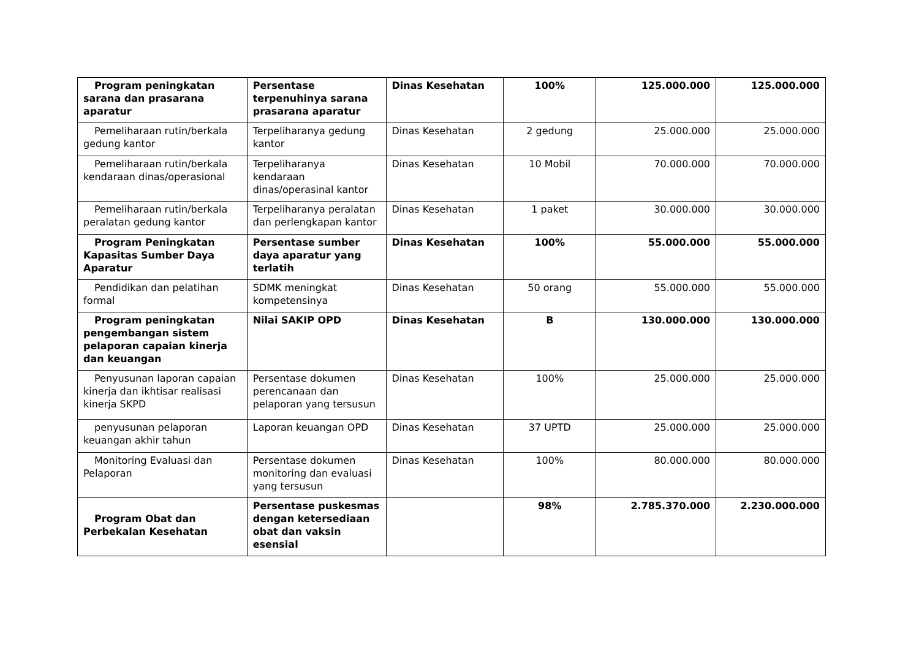| Program peningkatan sarana dan prasarana aparatur | Persentase terpenuhinya sarana prasarana aparatur | Dinas Kesehatan | 100% | 125.000.000 | 125.000.000 |
| Pemeliharaan rutin/berkala gedung kantor | Terpeliharanya gedung kantor | Dinas Kesehatan | 2 gedung | 25.000.000 | 25.000.000 |
| Pemeliharaan rutin/berkala kendaraan dinas/operasional | Terpeliharanya kendaraan dinas/operasinal kantor | Dinas Kesehatan | 10 Mobil | 70.000.000 | 70.000.000 |
| Pemeliharaan rutin/berkala peralatan gedung kantor | Terpeliharanya peralatan dan perlengkapan kantor | Dinas Kesehatan | 1 paket | 30.000.000 | 30.000.000 |
| Program Peningkatan Kapasitas Sumber Daya Aparatur | Persentase sumber daya aparatur yang terlatih | Dinas Kesehatan | 100% | 55.000.000 | 55.000.000 |
| Pendidikan dan pelatihan formal | SDMK meningkat kompetensinya | Dinas Kesehatan | 50 orang | 55.000.000 | 55.000.000 |
| Program peningkatan pengembangan sistem pelaporan capaian kinerja dan keuangan | Nilai SAKIP OPD | Dinas Kesehatan | B | 130.000.000 | 130.000.000 |
| Penyusunan laporan capaian kinerja dan ikhtisar realisasi kinerja SKPD | Persentase dokumen perencanaan dan pelaporan yang tersusun | Dinas Kesehatan | 100% | 25.000.000 | 25.000.000 |
| penyusunan pelaporan keuangan akhir tahun | Laporan keuangan OPD | Dinas Kesehatan | 37 UPTD | 25.000.000 | 25.000.000 |
| Monitoring Evaluasi dan Pelaporan | Persentase dokumen monitoring dan evaluasi yang tersusun | Dinas Kesehatan | 100% | 80.000.000 | 80.000.000 |
| Program Obat dan Perbekalan Kesehatan | Persentase puskesmas dengan ketersediaan obat dan vaksin esensial | | 98% | 2.785.370.000 | 2.230.000.000 |